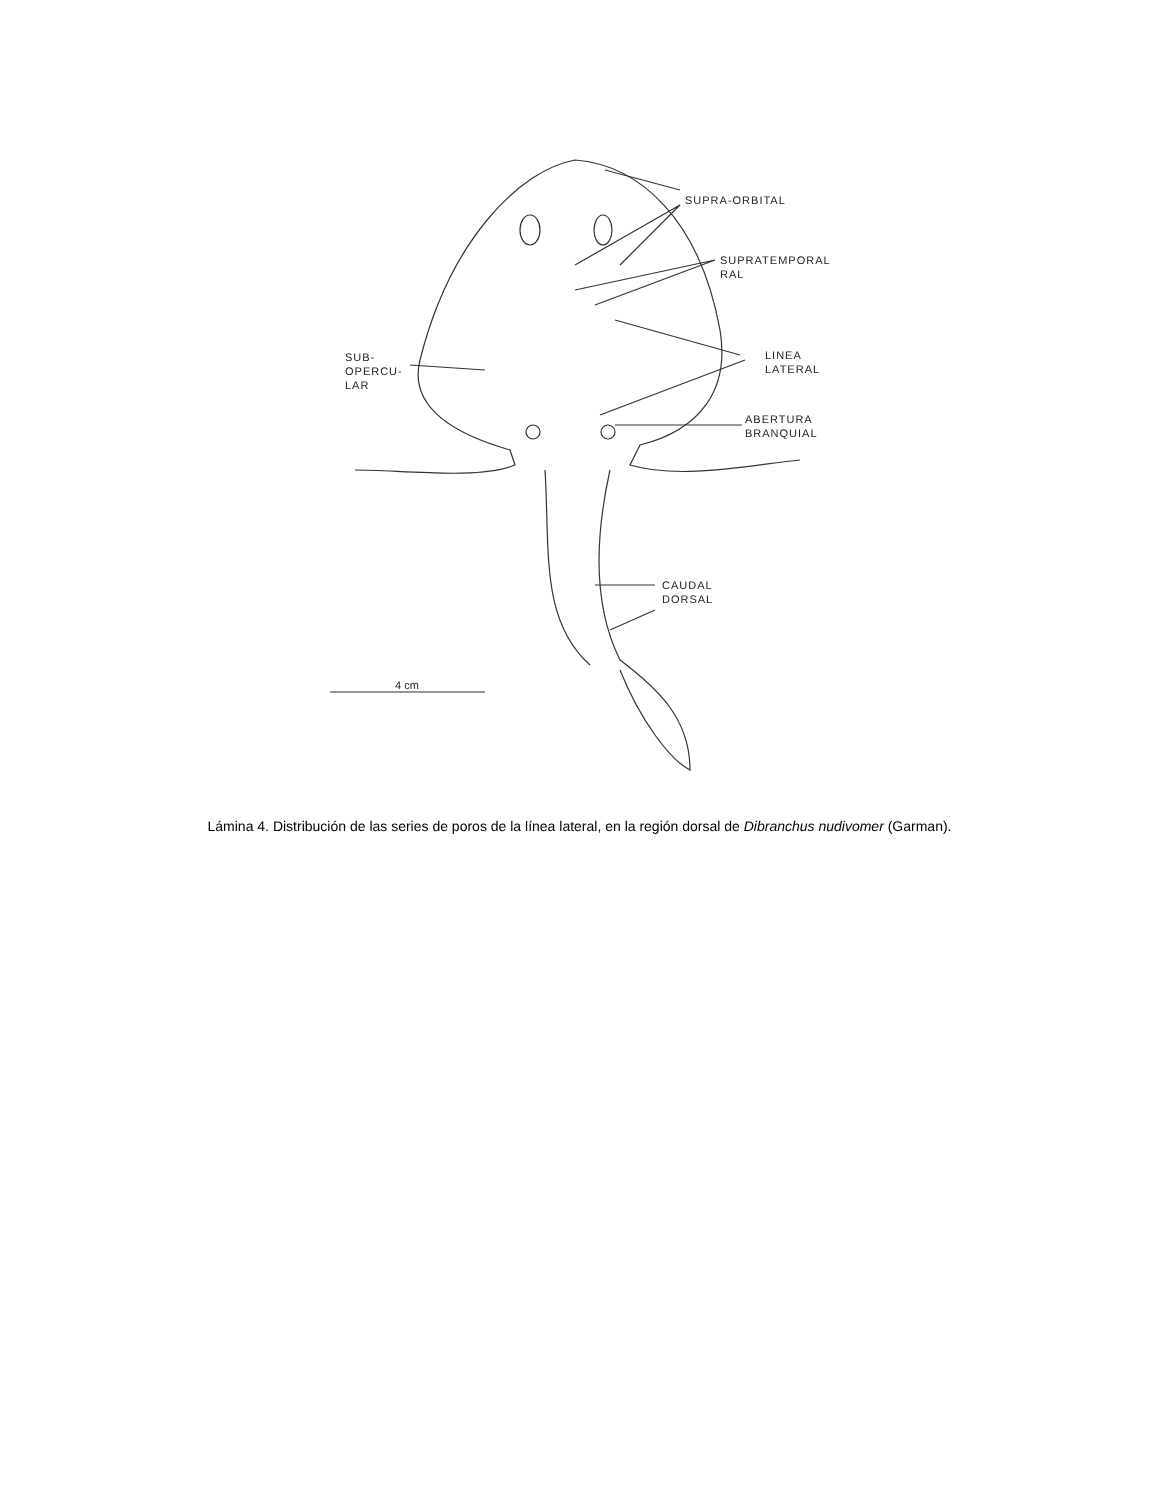SUPRA-ORBITAL
SUPRATEMPORAL
RAL
LINEA
LATERAL
SUB-
OPERCU-
LAR
ABERTURA
BRANQUIAL
CAUDAL
DORSAL
4 cm
Lámina 4. Distribución de las series de poros de la línea lateral, en la región dorsal de Dibranchus nudivomer (Garman).